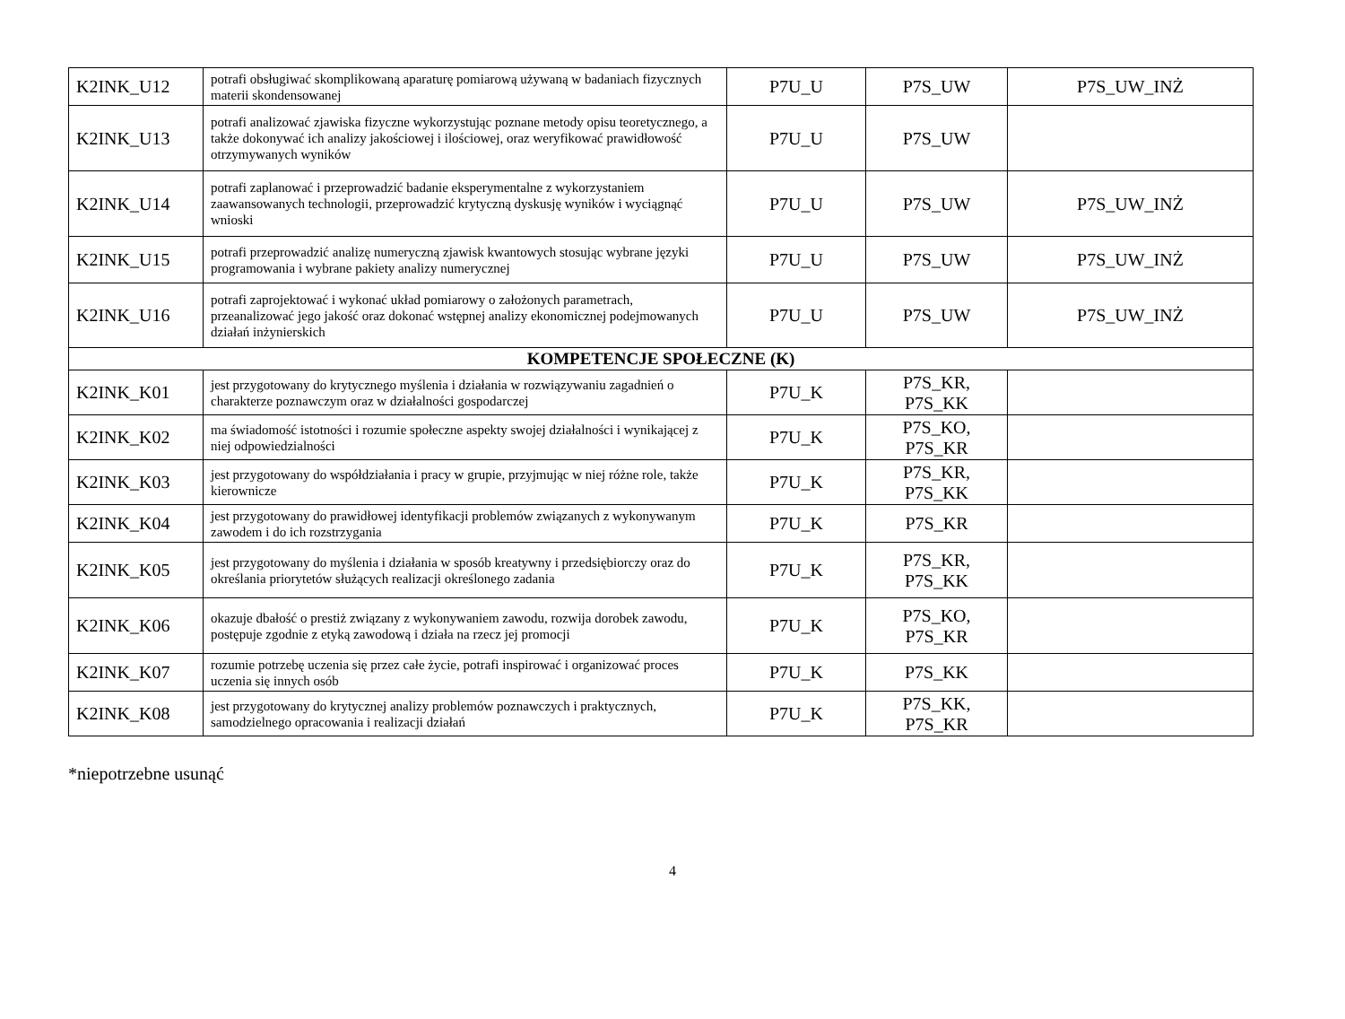| K2INK_U12 | potrafi obsługiwać skomplikowaną aparaturę pomiarową używaną w badaniach fizycznych materii skondensowanej | P7U_U | P7S_UW | P7S_UW_INŻ |
| K2INK_U13 | potrafi analizować zjawiska fizyczne wykorzystując poznane metody opisu teoretycznego, a także dokonywać ich analizy jakościowej i ilościowej, oraz weryfikować prawidłowość otrzymywanych wyników | P7U_U | P7S_UW | |
| K2INK_U14 | potrafi zaplanować i przeprowadzić badanie eksperymentalne z wykorzystaniem zaawansowanych technologii, przeprowadzić krytyczną dyskusję wyników i wyciągnąć wnioski | P7U_U | P7S_UW | P7S_UW_INŻ |
| K2INK_U15 | potrafi przeprowadzić analizę numeryczną zjawisk kwantowych stosując wybrane języki programowania i wybrane pakiety analizy numerycznej | P7U_U | P7S_UW | P7S_UW_INŻ |
| K2INK_U16 | potrafi zaprojektować i wykonać układ pomiarowy o założonych parametrach, przeanalizować jego jakość oraz dokonać wstępnej analizy ekonomicznej podejmowanych działań inżynierskich | P7U_U | P7S_UW | P7S_UW_INŻ |
| KOMPETENCJE SPOŁECZNE (K) | | | | |
| K2INK_K01 | jest przygotowany do krytycznego myślenia i działania w rozwiązywaniu zagadnień o charakterze poznawczym oraz w działalności gospodarczej | P7U_K | P7S_KR, P7S_KK | |
| K2INK_K02 | ma świadomość istotności i rozumie społeczne aspekty swojej działalności i wynikającej z niej odpowiedzialności | P7U_K | P7S_KO, P7S_KR | |
| K2INK_K03 | jest przygotowany do współdziałania i pracy w grupie, przyjmując w niej różne role, także kierownicze | P7U_K | P7S_KR, P7S_KK | |
| K2INK_K04 | jest przygotowany do prawidłowej identyfikacji problemów związanych z wykonywanym zawodem i do ich rozstrzygania | P7U_K | P7S_KR | |
| K2INK_K05 | jest przygotowany do myślenia i działania w sposób kreatywny i przedsiębiorczy oraz do określania priorytetów służących realizacji określonego zadania | P7U_K | P7S_KR, P7S_KK | |
| K2INK_K06 | okazuje dbałość o prestiż związany z wykonywaniem zawodu, rozwija dorobek zawodu, postępuje zgodnie z etyką zawodową i działa na rzecz jej promocji | P7U_K | P7S_KO, P7S_KR | |
| K2INK_K07 | rozumie potrzebę uczenia się przez całe życie, potrafi inspirować i organizować proces uczenia się innych osób | P7U_K | P7S_KK | |
| K2INK_K08 | jest przygotowany do krytycznej analizy problemów poznawczych i praktycznych, samodzielnego opracowania i realizacji działań | P7U_K | P7S_KK, P7S_KR | |
*niepotrzebne usunąć
4